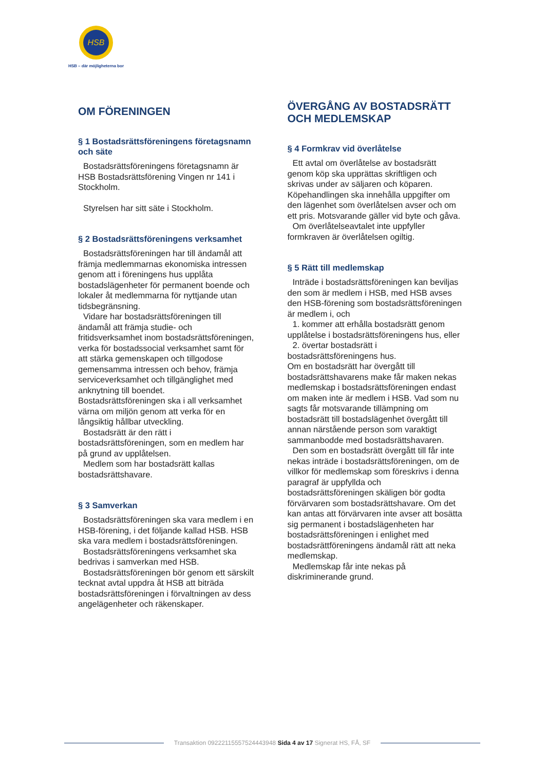HSB
HSB – där möjligheterna bor
OM FÖRENINGEN
§ 1 Bostadsrättsföreningens företagsnamn och säte
Bostadsrättsföreningens företagsnamn är HSB Bostadsrättsförening Vingen nr 141 i Stockholm.
Styrelsen har sitt säte i Stockholm.
§ 2 Bostadsrättsföreningens verksamhet
Bostadsrättsföreningen har till ändamål att främja medlemmarnas ekonomiska intressen genom att i föreningens hus upplåta bostadslägenheter för permanent boende och lokaler åt medlemmarna för nyttjande utan tidsbegränsning.
Vidare har bostadsrättsföreningen till ändamål att främja studie- och fritidsverksamhet inom bostadsrättsföreningen, verka för bostadssocial verksamhet samt för att stärka gemenskapen och tillgodose gemensamma intressen och behov, främja serviceverksamhet och tillgänglighet med anknytning till boendet. Bostadsrättsföreningen ska i all verksamhet värna om miljön genom att verka för en långsiktig hållbar utveckling.
Bostadsrätt är den rätt i bostadsrättsföreningen, som en medlem har på grund av upplåtelsen.
Medlem som har bostadsrätt kallas bostadsrättshavare.
§ 3 Samverkan
Bostadsrättsföreningen ska vara medlem i en HSB-förening, i det följande kallad HSB. HSB ska vara medlem i bostadsrättsföreningen.
Bostadsrättsföreningens verksamhet ska bedrivas i samverkan med HSB.
Bostadsrättsföreningen bör genom ett särskilt tecknat avtal uppdra åt HSB att biträda bostadsrättsföreningen i förvaltningen av dess angelägenheter och räkenskaper.
ÖVERGÅNG AV BOSTADSRÄTT OCH MEDLEMSKAP
§ 4 Formkrav vid överlåtelse
Ett avtal om överlåtelse av bostadsrätt genom köp ska upprättas skriftligen och skrivas under av säljaren och köparen. Köpehandlingen ska innehålla uppgifter om den lägenhet som överlåtelsen avser och om ett pris. Motsvarande gäller vid byte och gåva.
Om överlåtelseavtalet inte uppfyller formkraven är överlåtelsen ogiltig.
§ 5 Rätt till medlemskap
Inträde i bostadsrättsföreningen kan beviljas den som är medlem i HSB, med HSB avses den HSB-förening som bostadsrättsföreningen är medlem i, och
1. kommer att erhålla bostadsrätt genom upplåtelse i bostadsrättsföreningens hus, eller
2. övertar bostadsrätt i bostadsrättsföreningens hus.
Om en bostadsrätt har övergått till bostadsrättshavarens make får maken nekas medlemskap i bostadsrättsföreningen endast om maken inte är medlem i HSB. Vad som nu sagts får motsvarande tillämpning om bostadsrätt till bostadslägenhet övergått till annan närstående person som varaktigt sammanbodde med bostadsrättshavaren.
Den som en bostadsrätt övergått till får inte nekas inträde i bostadsrättsföreningen, om de villkor för medlemskap som föreskrivs i denna paragraf är uppfyllda och bostadsrättsföreningen skäligen bör godta förvärvaren som bostadsrättshavare. Om det kan antas att förvärvaren inte avser att bosätta sig permanent i bostadslägenheten har bostadsrättsföreningen i enlighet med bostadsrättföreningens ändamål rätt att neka medlemskap.
Medlemskap får inte nekas på diskriminerande grund.
Transaktion 09222115557524443948 Sida 4 av 17 Signerat HS, FÅ, SF